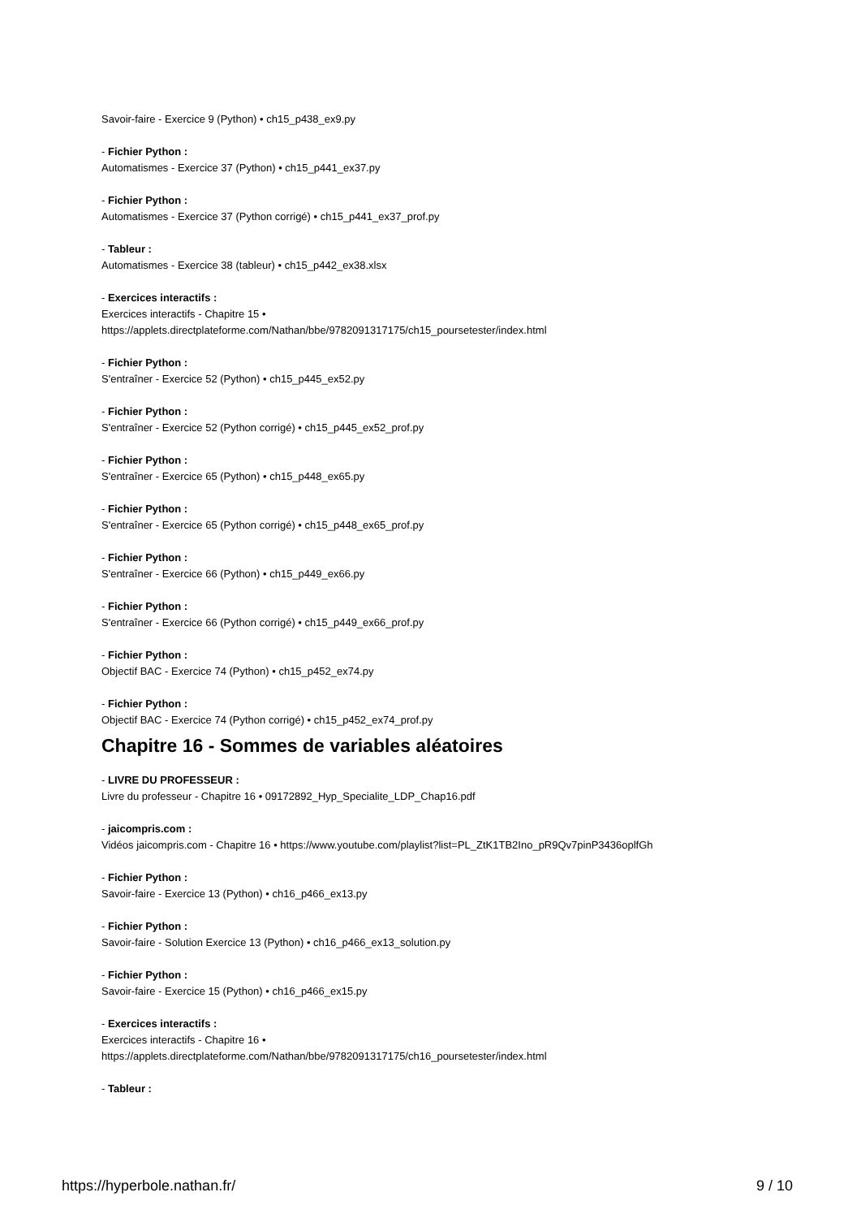Savoir-faire - Exercice 9 (Python) • ch15_p438_ex9.py
- Fichier Python :
Automatismes - Exercice 37 (Python) • ch15_p441_ex37.py
- Fichier Python :
Automatismes - Exercice 37 (Python corrigé) • ch15_p441_ex37_prof.py
- Tableur :
Automatismes - Exercice 38 (tableur) • ch15_p442_ex38.xlsx
- Exercices interactifs :
Exercices interactifs - Chapitre 15 •
https://applets.directplateforme.com/Nathan/bbe/9782091317175/ch15_poursetester/index.html
- Fichier Python :
S'entraîner - Exercice 52 (Python) • ch15_p445_ex52.py
- Fichier Python :
S'entraîner - Exercice 52 (Python corrigé) • ch15_p445_ex52_prof.py
- Fichier Python :
S'entraîner - Exercice 65 (Python) • ch15_p448_ex65.py
- Fichier Python :
S'entraîner - Exercice 65 (Python corrigé) • ch15_p448_ex65_prof.py
- Fichier Python :
S'entraîner - Exercice 66 (Python) • ch15_p449_ex66.py
- Fichier Python :
S'entraîner - Exercice 66 (Python corrigé) • ch15_p449_ex66_prof.py
- Fichier Python :
Objectif BAC - Exercice 74 (Python) • ch15_p452_ex74.py
- Fichier Python :
Objectif BAC - Exercice 74 (Python corrigé) • ch15_p452_ex74_prof.py
Chapitre 16 - Sommes de variables aléatoires
- LIVRE DU PROFESSEUR :
Livre du professeur - Chapitre 16 • 09172892_Hyp_Specialite_LDP_Chap16.pdf
- jaicompris.com :
Vidéos jaicompris.com - Chapitre 16 • https://www.youtube.com/playlist?list=PL_ZtK1TB2Ino_pR9Qv7pinP3436oplfGh
- Fichier Python :
Savoir-faire - Exercice 13 (Python) • ch16_p466_ex13.py
- Fichier Python :
Savoir-faire - Solution Exercice 13 (Python) • ch16_p466_ex13_solution.py
- Fichier Python :
Savoir-faire - Exercice 15 (Python) • ch16_p466_ex15.py
- Exercices interactifs :
Exercices interactifs - Chapitre 16 •
https://applets.directplateforme.com/Nathan/bbe/9782091317175/ch16_poursetester/index.html
- Tableur :
https://hyperbole.nathan.fr/ 9 / 10